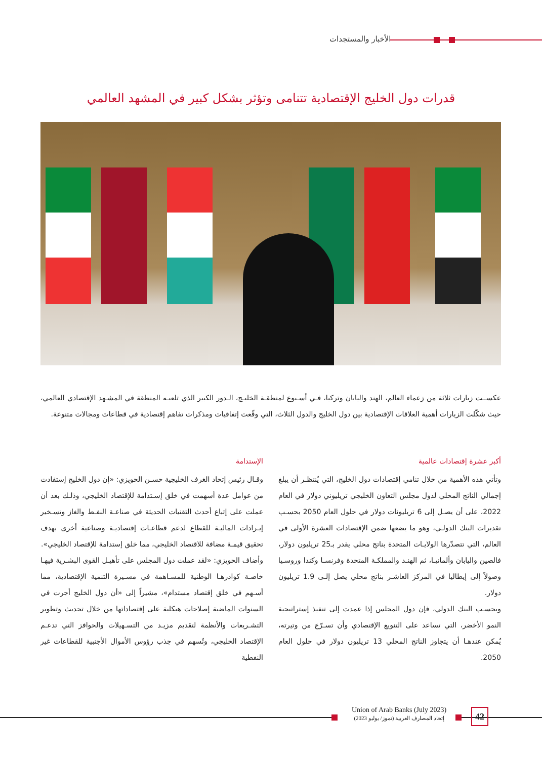الأخبار والمستجدات
قدرات دول الخليج الإقتصادية تتنامى وتؤثر بشكل كبير في المشهد العالمي
عكســت زيارات ثلاثة من زعماء العالم، الهند واليابان وتركيا، فـي أسـبوع لمنطقـة الخليـج، الـدور الكبير الذي تلعبـه المنطقة في المشـهد الإقتصادي العالمي، حيث شكّلت الزيارات أهمية العلاقات الإقتصادية بين دول الخليج والدول الثلاث، التي وقّعت إتفاقيات ومذكرات تفاهم إقتصادية في قطاعات ومجالات متنوعة.
أكبر عشرة إقتصادات عالمية
وتأتي هذه الأهمية من خلال تنامي إقتصادات دول الخليج، التي يُنتظـر أن يبلغ إجمالي الناتج المحلي لدول مجلس التعاون الخليجي تريليوني دولار في العام 2022، على أن يصـل إلى 6 تريليونات دولار في حلول العام 2050 بحسـب تقديرات البنك الدولـي، وهو ما يضعها ضمن الإقتصادات العشرة الأولى في العالم، التي تتصدّرها الولايـات المتحدة بناتج محلي يقدر بـ25 تريليون دولار، فالصين واليابان وألمانيـا، ثم الهنـد والمملكـة المتحدة وفرنسـا وكندا وروسـيا وصولاً إلى إيطاليا في المركز العاشـر بناتج محلي يصل إلـى 1.9 تريليون دولار.
وبحسـب البنك الدولي، فإن دول المجلس إذا عمدت إلى تنفيذ إستراتيجية النمو الأخضر، التي تساعد على التنويع الإقتصادي وأن تسـرّع من وتيرته، يُمكن عندهـا أن يتجاوز الناتج المحلي 13 تريليون دولار في حلول العام 2050.
الإستدامة
وقـال رئيس إتحاد الغرف الخليجية حسـن الحويزي: «إن دول الخليج إستفادت من عوامل عدة أسهمت في خلق إسـتدامة للإقتصاد الخليجي، وذلـك بعد أن عملت على إتباع أحدث التقنيات الحديثة في صناعـة النفـط والغاز وتسـخير إيـرادات الماليـة للقطاع لدعم قطاعـات إقتصاديـة وصناعية أخرى بهدف تحقيق قيمـة مضافة للاقتصاد الخليجي، مما خلق إستدامة للإقتصاد الخليجي».
وأضاف الحويزي: «لقد عملت دول المجلس على تأهيـل القوى البشـرية فيهـا خاصـة كوادرهـا الوطنية للمسـاهمة في مسـيرة التنمية الإقتصادية، مما أسـهم في خلق إقتصاد مستدام»، مشيراً إلى «أن دول الخليج أجرت في السنوات الماضية إصلاحات هيكلية على إقتصاداتها من خلال تحديث وتطوير التشـريعات والأنظمة لتقديم مزيـد من التسـهيلات والحوافز التي تدعـم الإقتصاد الخليجي، وتُسهم في جذب رؤوس الأموال الأجنبية للقطاعات غير النفطية
Union of Arab Banks (July 2023)
إتحاد المصارف العربية (تموز/ يوليو 2023)
42